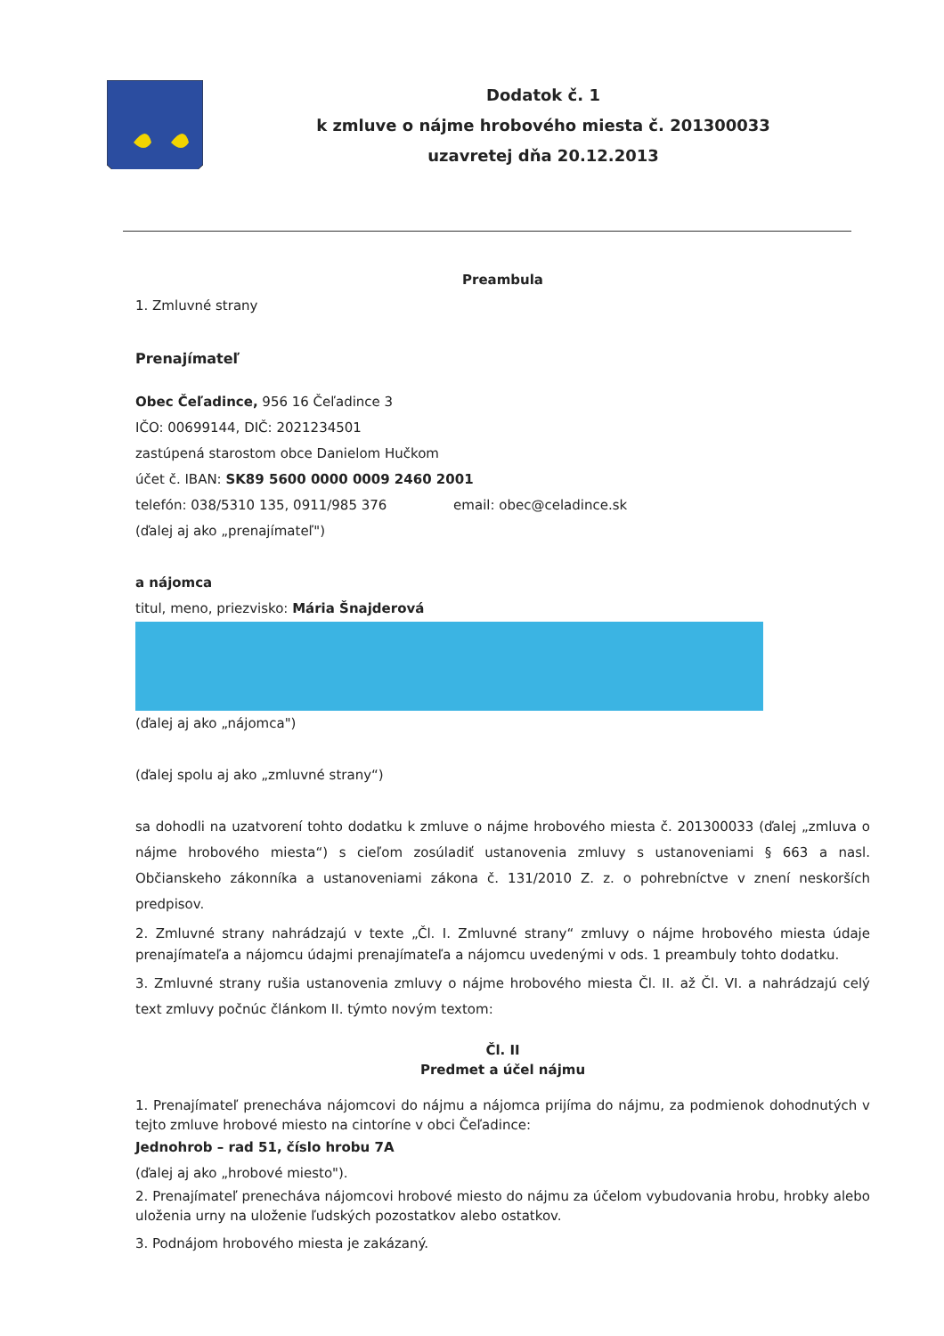Dodatok č. 1
k zmluve o nájme hrobového miesta č. 201300033
uzavretej dňa 20.12.2013
Preambula
1. Zmluvné strany
Prenajímateľ
Obec Čeľadince, 956 16 Čeľadince 3
IČO: 00699144, DIČ: 2021234501
zastúpená starostom obce Danielom Hučkom
účet č. IBAN: SK89 5600 0000 0009 2460 2001
telefón: 038/5310 135, 0911/985 376 email: obec@celadince.sk
(ďalej aj ako „prenajímateľ")
a nájomca
titul, meno, priezvisko: Mária Šnajderová
(ďalej aj ako „nájomca")
(ďalej spolu aj ako „zmluvné strany“)
sa dohodli na uzatvorení tohto dodatku k zmluve o nájme hrobového miesta č. 201300033 (ďalej „zmluva o nájme hrobového miesta“) s cieľom zosúladiť ustanovenia zmluvy s ustanoveniami § 663 a nasl. Občianskeho zákonníka a ustanoveniami zákona č. 131/2010 Z. z. o pohrebníctve v znení neskorších predpisov.
2. Zmluvné strany nahrádzajú v texte „Čl. I. Zmluvné strany“ zmluvy o nájme hrobového miesta údaje prenajímateľa a nájomcu údajmi prenajímateľa a nájomcu uvedenými v ods. 1 preambuly tohto dodatku.
3. Zmluvné strany rušia ustanovenia zmluvy o nájme hrobového miesta Čl. II. až Čl. VI. a nahrádzajú celý text zmluvy počnúc článkom II. týmto novým textom:
Čl. II
Predmet a účel nájmu
1. Prenajímateľ prenecháva nájomcovi do nájmu a nájomca prijíma do nájmu, za podmienok dohodnutých v tejto zmluve hrobové miesto na cintoríne v obci Čeľadince:
Jednohrob – rad 51, číslo hrobu 7A
(ďalej aj ako „hrobové miesto").
2. Prenajímateľ prenecháva nájomcovi hrobové miesto do nájmu za účelom vybudovania hrobu, hrobky alebo uloženia urny na uloženie ľudských pozostatkov alebo ostatkov.
3. Podnájom hrobového miesta je zakázaný.